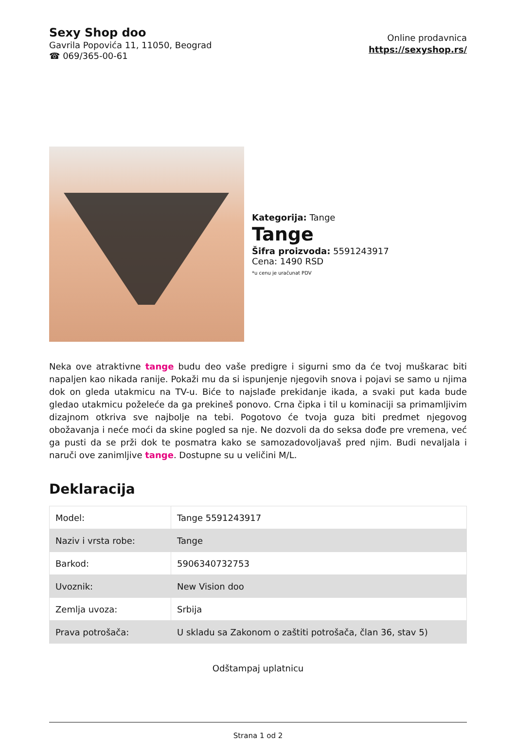Sexy Shop doo
Gavrila Popovića 11, 11050, Beograd
☎ 069/365-00-61
Online prodavnica
https://sexyshop.rs/
Kategorija: Tange
Tange
Šifra proizvoda: 5591243917
Cena: 1490 RSD
*u cenu je uračunat PDV
Neka ove atraktivne tange budu deo vaše predigre i sigurni smo da će tvoj muškarac biti napaljen kao nikada ranije. Pokaži mu da si ispunjenje njegovih snova i pojavi se samo u njima dok on gleda utakmicu na TV-u. Biće to najslađe prekidanje ikada, a svaki put kada bude gledao utakmicu poželeće da ga prekineš ponovo. Crna čipka i til u kominaciji sa primamljivim dizajnom otkriva sve najbolje na tebi. Pogotovo će tvoja guza biti predmet njegovog obožavanja i neće moći da skine pogled sa nje. Ne dozvoli da do seksa dođe pre vremena, već ga pusti da se prži dok te posmatra kako se samozadovoljavaš pred njim. Budi nevaljala i naruči ove zanimljive tange. Dostupne su u veličini M/L.
Deklaracija
| Model: | Tange 5591243917 |
| Naziv i vrsta robe: | Tange |
| Barkod: | 5906340732753 |
| Uvoznik: | New Vision doo |
| Zemlja uvoza: | Srbija |
| Prava potrošača: | U skladu sa Zakonom o zaštiti potrošača, član 36, stav 5) |
Odštampaj uplatnicu
Strana 1 od 2